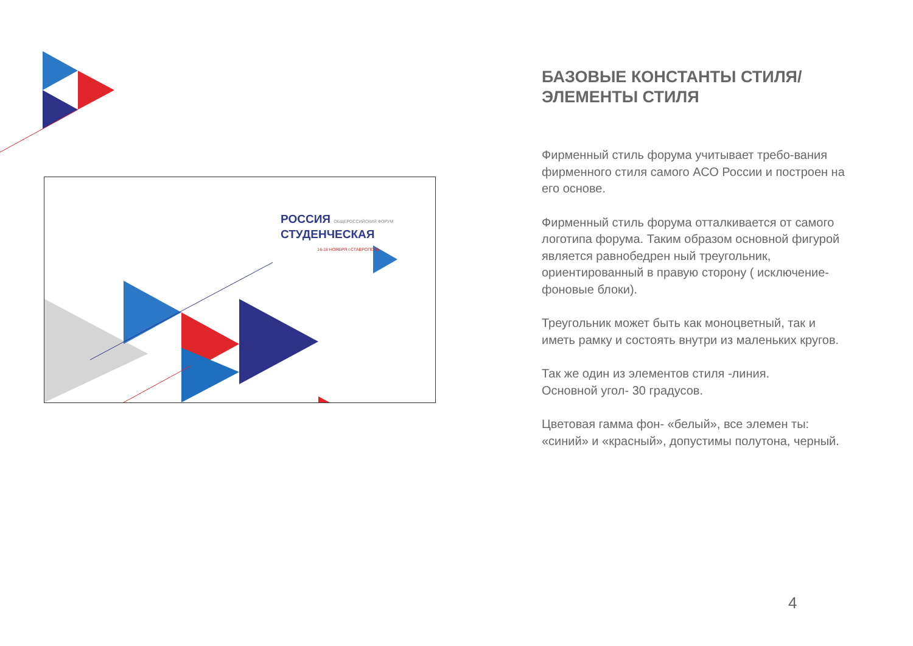РОССИЯ ОБЩЕРОССИЙСКИЙ ФОРУМ
СТУДЕНЧЕСКАЯ
14-18 НОЯБРЯ г.СТАВРОПОЛЬ
БАЗОВЫЕ КОНСТАНТЫ СТИЛЯ/
ЭЛЕМЕНТЫ СТИЛЯ
Фирменный стиль форума учитывает требо-вания фирменного стиля самого АСО России и построен на его основе.
Фирменный стиль форума отталкивается от самого логотипа форума. Таким образом основной фигурой является равнобедрен ный треугольник, ориентированный в правую сторону ( исключение-фоновые блоки).
Треугольник может быть как моноцветный, так и иметь рамку и состоять внутри из маленьких кругов.
Так же один из элементов стиля -линия.
Основной угол- 30 градусов.
Цветовая гамма фон- «белый», все элемен ты: «синий» и «красный», допустимы полутона, черный.
4